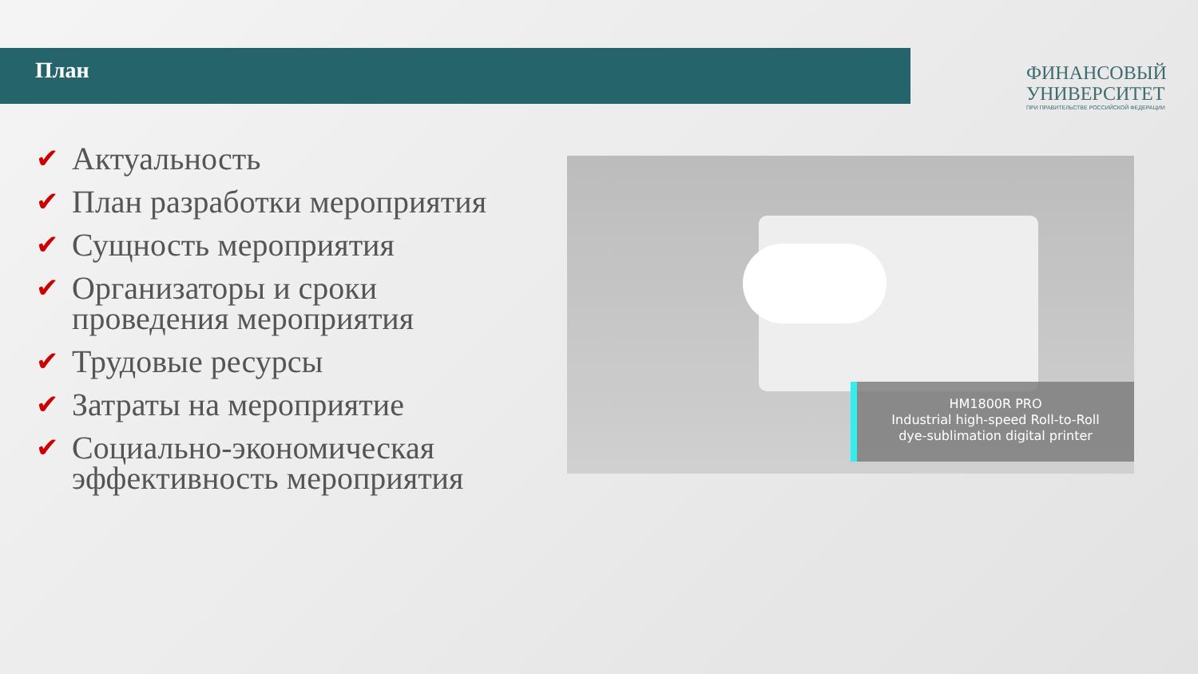План
ФИНАНСОВЫЙ
УНИВЕРСИТЕТ
ПРИ ПРАВИТЕЛЬСТВЕ РОССИЙСКОЙ ФЕДЕРАЦИИ
✔ Актуальность
✔ План разработки мероприятия
✔ Сущность мероприятия
✔ Организаторы и сроки проведения мероприятия
✔ Трудовые ресурсы
✔ Затраты на мероприятие
✔ Социально-экономическая эффективность мероприятия
HM1800R PRO
Industrial high-speed Roll-to-Roll
dye-sublimation digital printer